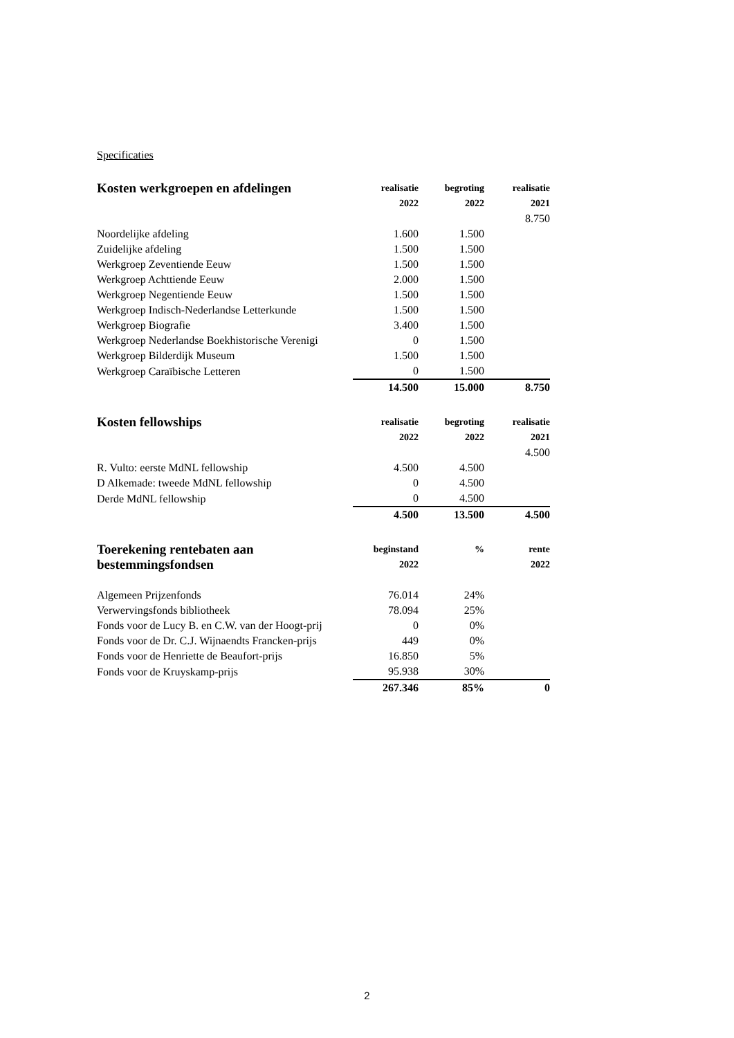Specificaties
| Kosten werkgroepen en afdelingen | realisatie | begroting | realisatie |
| --- | --- | --- | --- |
| | 2022 | 2022 | 2021 |
| | | | 8.750 |
| Noordelijke afdeling | 1.600 | 1.500 | |
| Zuidelijke afdeling | 1.500 | 1.500 | |
| Werkgroep Zeventiende Eeuw | 1.500 | 1.500 | |
| Werkgroep Achttiende Eeuw | 2.000 | 1.500 | |
| Werkgroep Negentiende Eeuw | 1.500 | 1.500 | |
| Werkgroep Indisch-Nederlandse Letterkunde | 1.500 | 1.500 | |
| Werkgroep Biografie | 3.400 | 1.500 | |
| Werkgroep Nederlandse Boekhistorische Verenigi | 0 | 1.500 | |
| Werkgroep Bilderdijk Museum | 1.500 | 1.500 | |
| Werkgroep Caraïbische Letteren | 0 | 1.500 | |
| | 14.500 | 15.000 | 8.750 |
| Kosten fellowships | realisatie | begroting | realisatie |
| --- | --- | --- | --- |
| | 2022 | 2022 | 2021 |
| | | | 4.500 |
| R. Vulto: eerste MdNL fellowship | 4.500 | 4.500 | |
| D Alkemade: tweede MdNL fellowship | 0 | 4.500 | |
| Derde MdNL fellowship | 0 | 4.500 | |
| | 4.500 | 13.500 | 4.500 |
| Toerekening rentebaten aan | beginstand | % | rente |
| --- | --- | --- | --- |
| bestemmingsfondsen | 2022 | | 2022 |
| Algemeen Prijzenfonds | 76.014 | 24% | |
| Verwervingsfonds bibliotheek | 78.094 | 25% | |
| Fonds voor de Lucy B. en C.W. van der Hoogt-prij | 0 | 0% | |
| Fonds voor de Dr. C.J. Wijnaendts Francken-prijs | 449 | 0% | |
| Fonds voor de Henriette de Beaufort-prijs | 16.850 | 5% | |
| Fonds voor de Kruyskamp-prijs | 95.938 | 30% | |
| | 267.346 | 85% | 0 |
2